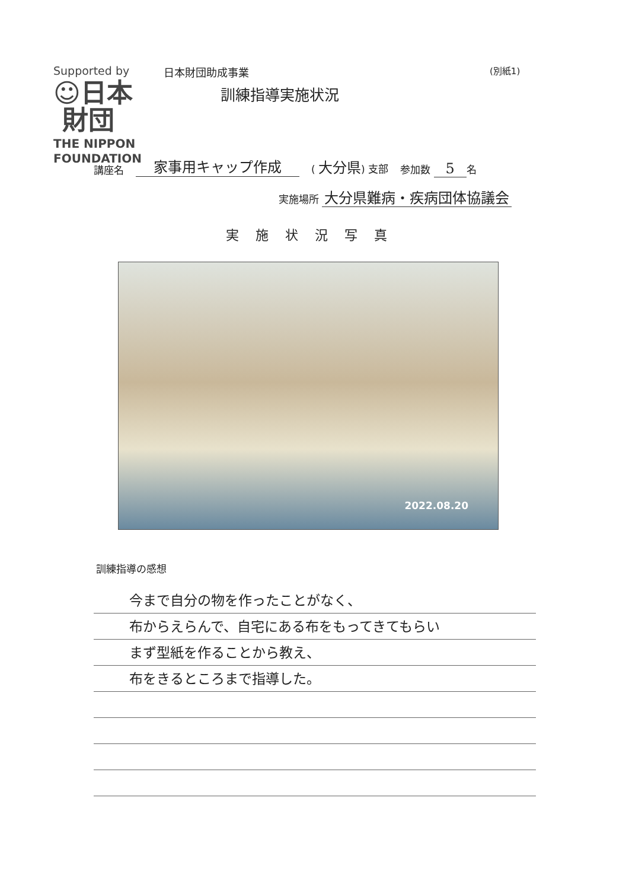Supported by
☺日本
財団
THE NIPPON
FOUNDATION
日本財団助成事業 (別紙1)
訓練指導実施状況
講座名 家事用キャップ作成 ( 大分県) 支部 参加数 5 名
実施場所 大分県難病・疾病団体協議会
実施状況写真
2022.08.20
訓練指導の感想
今まで自分の物を作ったことがなく、
布からえらんで、自宅にある布をもってきてもらい
まず型紙を作ることから教え、
布をきるところまで指導した。